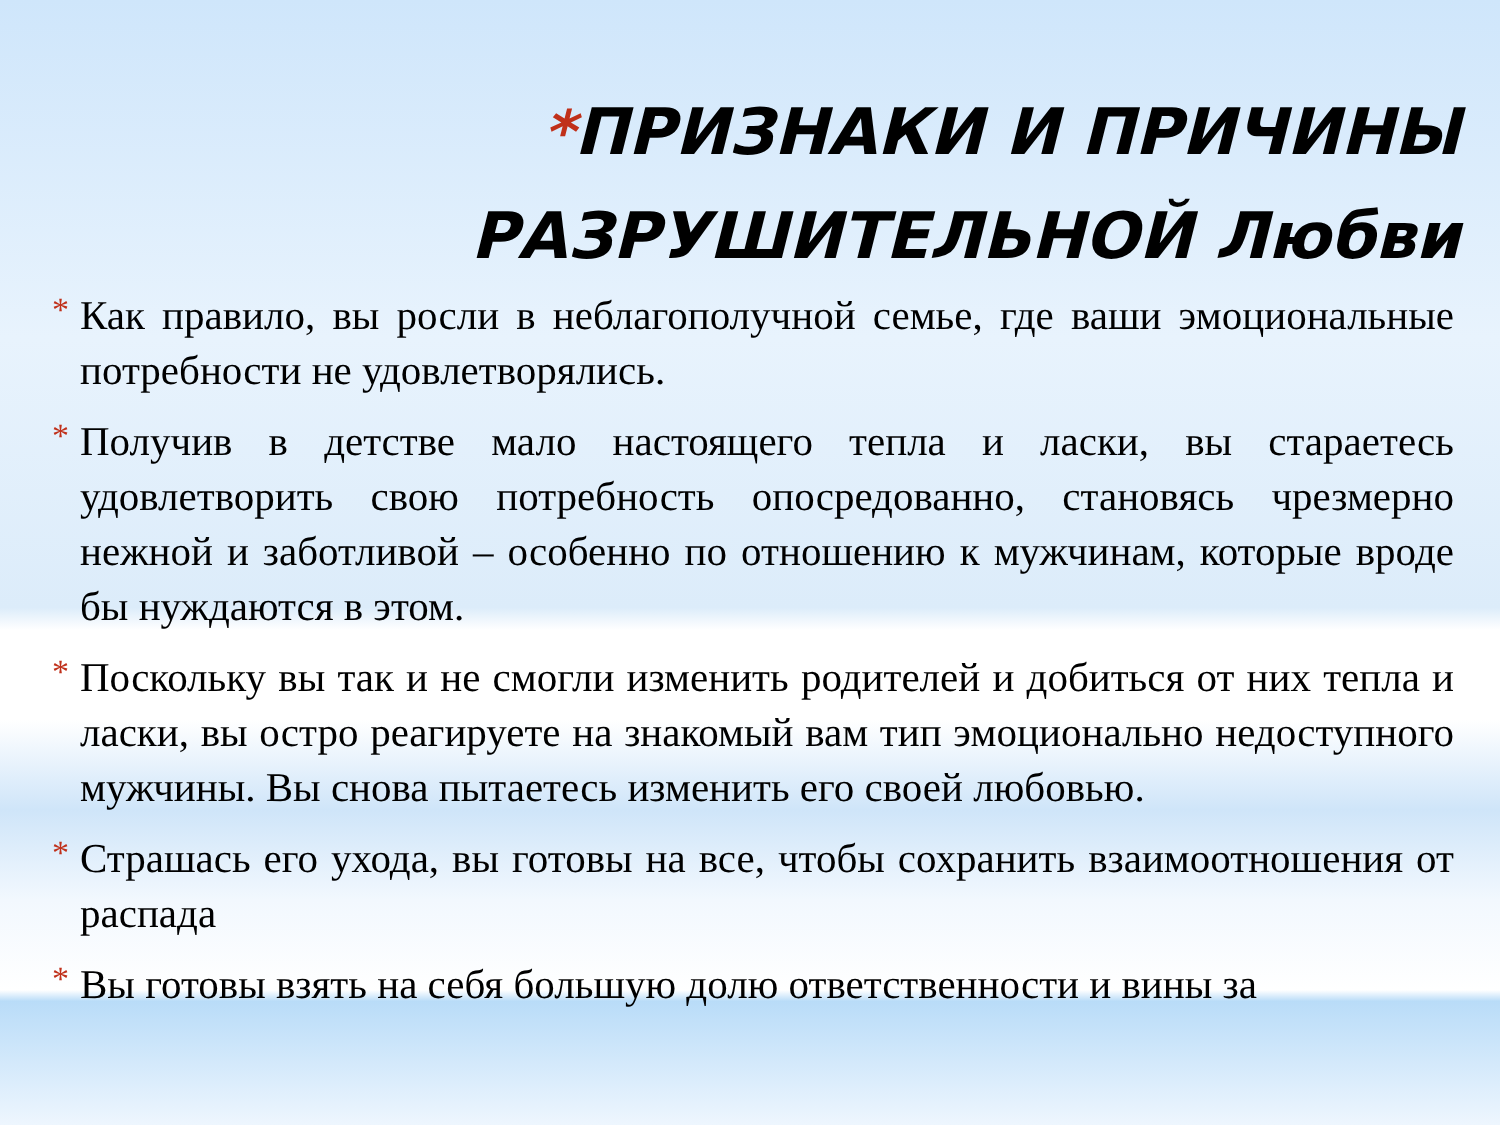*ПРИЗНАКИ И ПРИЧИНЫ
РАЗРУШИТЕЛЬНОЙ Любви
* Как правило, вы росли в неблагополучной семье, где ваши эмоциональные потребности не удовлетворялись.
* Получив в детстве мало настоящего тепла и ласки, вы стараетесь удовлетворить свою потребность опосредованно, становясь чрезмерно нежной и заботливой – особенно по отношению к мужчинам, которые вроде бы нуждаются в этом.
* Поскольку вы так и не смогли изменить родителей и добиться от них тепла и ласки, вы остро реагируете на знакомый вам тип эмоционально недоступного мужчины. Вы снова пытаетесь изменить его своей любовью.
* Страшась его ухода, вы готовы на все, чтобы сохранить взаимоотношения от распада
* Вы готовы взять на себя большую долю ответственности и вины за